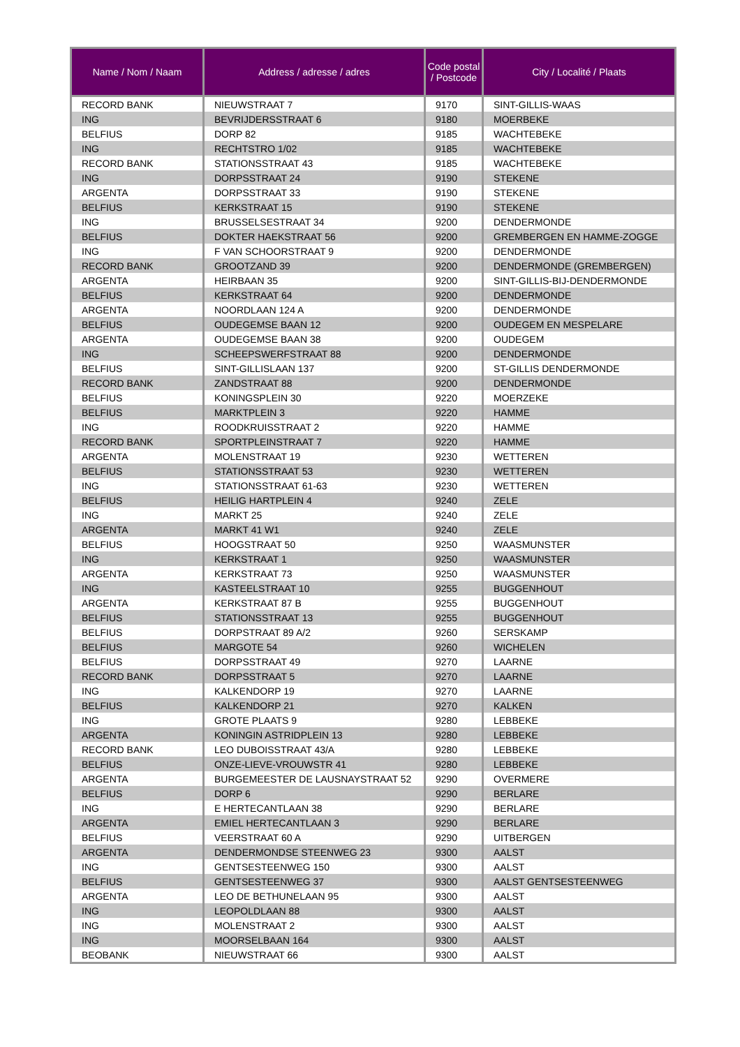| Name / Nom / Naam | Address / adresse / adres | Code postal / Postcode | City / Localité / Plaats |
| --- | --- | --- | --- |
| RECORD BANK | NIEUWSTRAAT 7 | 9170 | SINT-GILLIS-WAAS |
| ING | BEVRIJDERSSTRAAT 6 | 9180 | MOERBEKE |
| BELFIUS | DORP 82 | 9185 | WACHTEBEKE |
| ING | RECHTSTRO 1/02 | 9185 | WACHTEBEKE |
| RECORD BANK | STATIONSSTRAAT 43 | 9185 | WACHTEBEKE |
| ING | DORPSSTRAAT 24 | 9190 | STEKENE |
| ARGENTA | DORPSSTRAAT 33 | 9190 | STEKENE |
| BELFIUS | KERKSTRAAT 15 | 9190 | STEKENE |
| ING | BRUSSELSESTRAAT 34 | 9200 | DENDERMONDE |
| BELFIUS | DOKTER HAEKSTRAAT 56 | 9200 | GREMBERGEN EN HAMME-ZOGGE |
| ING | F VAN SCHOORSTRAAT 9 | 9200 | DENDERMONDE |
| RECORD BANK | GROOTZAND 39 | 9200 | DENDERMONDE (GREMBERGEN) |
| ARGENTA | HEIRBAAN 35 | 9200 | SINT-GILLIS-BIJ-DENDERMONDE |
| BELFIUS | KERKSTRAAT 64 | 9200 | DENDERMONDE |
| ARGENTA | NOORDLAAN 124 A | 9200 | DENDERMONDE |
| BELFIUS | OUDEGEMSE BAAN 12 | 9200 | OUDEGEM EN MESPELARE |
| ARGENTA | OUDEGEMSE BAAN 38 | 9200 | OUDEGEM |
| ING | SCHEEPSWERFSTRAAT 88 | 9200 | DENDERMONDE |
| BELFIUS | SINT-GILLISLAAN 137 | 9200 | ST-GILLIS DENDERMONDE |
| RECORD BANK | ZANDSTRAAT 88 | 9200 | DENDERMONDE |
| BELFIUS | KONINGSPLEIN 30 | 9220 | MOERZEKE |
| BELFIUS | MARKTPLEIN 3 | 9220 | HAMME |
| ING | ROODKRUISSTRAAT 2 | 9220 | HAMME |
| RECORD BANK | SPORTPLEINSTRAAT 7 | 9220 | HAMME |
| ARGENTA | MOLENSTRAAT 19 | 9230 | WETTEREN |
| BELFIUS | STATIONSSTRAAT 53 | 9230 | WETTEREN |
| ING | STATIONSSTRAAT 61-63 | 9230 | WETTEREN |
| BELFIUS | HEILIG HARTPLEIN 4 | 9240 | ZELE |
| ING | MARKT 25 | 9240 | ZELE |
| ARGENTA | MARKT 41 W1 | 9240 | ZELE |
| BELFIUS | HOOGSTRAAT 50 | 9250 | WAASMUNSTER |
| ING | KERKSTRAAT 1 | 9250 | WAASMUNSTER |
| ARGENTA | KERKSTRAAT 73 | 9250 | WAASMUNSTER |
| ING | KASTEELSTRAAT 10 | 9255 | BUGGENHOUT |
| ARGENTA | KERKSTRAAT 87 B | 9255 | BUGGENHOUT |
| BELFIUS | STATIONSSTRAAT 13 | 9255 | BUGGENHOUT |
| BELFIUS | DORPSTRAAT 89 A/2 | 9260 | SERSKAMP |
| BELFIUS | MARGOTE 54 | 9260 | WICHELEN |
| BELFIUS | DORPSSTRAAT 49 | 9270 | LAARNE |
| RECORD BANK | DORPSSTRAAT 5 | 9270 | LAARNE |
| ING | KALKENDORP 19 | 9270 | LAARNE |
| BELFIUS | KALKENDORP 21 | 9270 | KALKEN |
| ING | GROTE PLAATS 9 | 9280 | LEBBEKE |
| ARGENTA | KONINGIN ASTRIDPLEIN 13 | 9280 | LEBBEKE |
| RECORD BANK | LEO DUBOISSTRAAT 43/A | 9280 | LEBBEKE |
| BELFIUS | ONZE-LIEVE-VROUWSTR 41 | 9280 | LEBBEKE |
| ARGENTA | BURGEMEESTER DE LAUSNAYSTRAAT 52 | 9290 | OVERMERE |
| BELFIUS | DORP 6 | 9290 | BERLARE |
| ING | E HERTECANTLAAN 38 | 9290 | BERLARE |
| ARGENTA | EMIEL HERTECANTLAAN 3 | 9290 | BERLARE |
| BELFIUS | VEERSTRAAT 60 A | 9290 | UITBERGEN |
| ARGENTA | DENDERMONDSE STEENWEG 23 | 9300 | AALST |
| ING | GENTSESTEENWEG 150 | 9300 | AALST |
| BELFIUS | GENTSESTEENWEG 37 | 9300 | AALST GENTSESTEENWEG |
| ARGENTA | LEO DE BETHUNELAAN 95 | 9300 | AALST |
| ING | LEOPOLDLAAN 88 | 9300 | AALST |
| ING | MOLENSTRAAT 2 | 9300 | AALST |
| ING | MOORSELBAAN 164 | 9300 | AALST |
| BEOBANK | NIEUWSTRAAT 66 | 9300 | AALST |